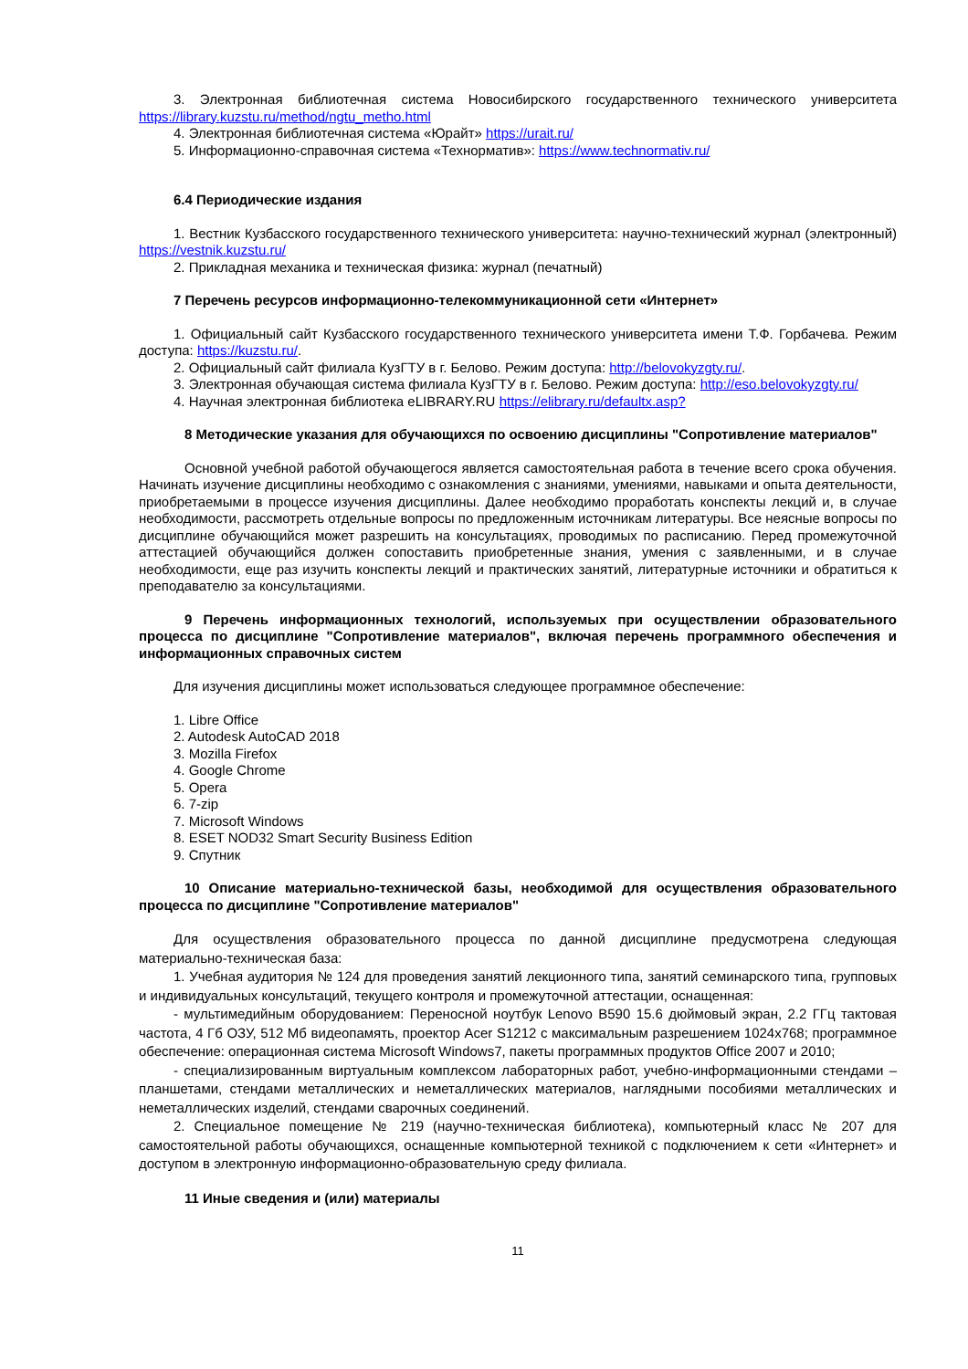3. Электронная библиотечная система Новосибирского государственного технического университета https://library.kuzstu.ru/method/ngtu_metho.html
4. Электронная библиотечная система «Юрайт» https://urait.ru/
5. Информационно-справочная система «Технорматив»: https://www.technormativ.ru/
6.4 Периодические издания
1. Вестник Кузбасского государственного технического университета: научно-технический журнал (электронный) https://vestnik.kuzstu.ru/
2. Прикладная механика и техническая физика: журнал (печатный)
7 Перечень ресурсов информационно-телекоммуникационной сети «Интернет»
1. Официальный сайт Кузбасского государственного технического университета имени Т.Ф. Горбачева. Режим доступа: https://kuzstu.ru/.
2. Официальный сайт филиала КузГТУ в г. Белово. Режим доступа: http://belovokyzgty.ru/.
3. Электронная обучающая система филиала КузГТУ в г. Белово. Режим доступа: http://eso.belovokyzgty.ru/
4. Научная электронная библиотека eLIBRARY.RU https://elibrary.ru/defaultx.asp?
8 Методические указания для обучающихся по освоению дисциплины "Сопротивление материалов"
Основной учебной работой обучающегося является самостоятельная работа в течение всего срока обучения. Начинать изучение дисциплины необходимо с ознакомления с знаниями, умениями, навыками и опыта деятельности, приобретаемыми в процессе изучения дисциплины. Далее необходимо проработать конспекты лекций и, в случае необходимости, рассмотреть отдельные вопросы по предложенным источникам литературы. Все неясные вопросы по дисциплине обучающийся может разрешить на консультациях, проводимых по расписанию. Перед промежуточной аттестацией обучающийся должен сопоставить приобретенные знания, умения с заявленными, и в случае необходимости, еще раз изучить конспекты лекций и практических занятий, литературные источники и обратиться к преподавателю за консультациями.
9 Перечень информационных технологий, используемых при осуществлении образовательного процесса по дисциплине "Сопротивление материалов", включая перечень программного обеспечения и информационных справочных систем
Для изучения дисциплины может использоваться следующее программное обеспечение:
1. Libre Office
2. Autodesk AutoCAD 2018
3. Mozilla Firefox
4. Google Chrome
5. Opera
6. 7-zip
7. Microsoft Windows
8. ESET NOD32 Smart Security Business Edition
9. Спутник
10 Описание материально-технической базы, необходимой для осуществления образовательного процесса по дисциплине "Сопротивление материалов"
Для осуществления образовательного процесса по данной дисциплине предусмотрена следующая материально-техническая база:
1. Учебная аудитория № 124 для проведения занятий лекционного типа, занятий семинарского типа, групповых и индивидуальных консультаций, текущего контроля и промежуточной аттестации, оснащенная:
- мультимедийным оборудованием: Переносной ноутбук Lenovo B590 15.6 дюймовый экран, 2.2 ГГц тактовая частота, 4 Гб ОЗУ, 512 Мб видеопамять, проектор Acer S1212 с максимальным разрешением 1024х768; программное обеспечение: операционная система Microsoft Windows7, пакеты программных продуктов Office 2007 и 2010;
- специализированным виртуальным комплексом лабораторных работ, учебно-информационными стендами – планшетами, стендами металлических и неметаллических материалов, наглядными пособиями металлических и неметаллических изделий, стендами сварочных соединений.
2. Специальное помещение № 219 (научно-техническая библиотека), компьютерный класс № 207 для самостоятельной работы обучающихся, оснащенные компьютерной техникой с подключением к сети «Интернет» и доступом в электронную информационно-образовательную среду филиала.
11 Иные сведения и (или) материалы
11